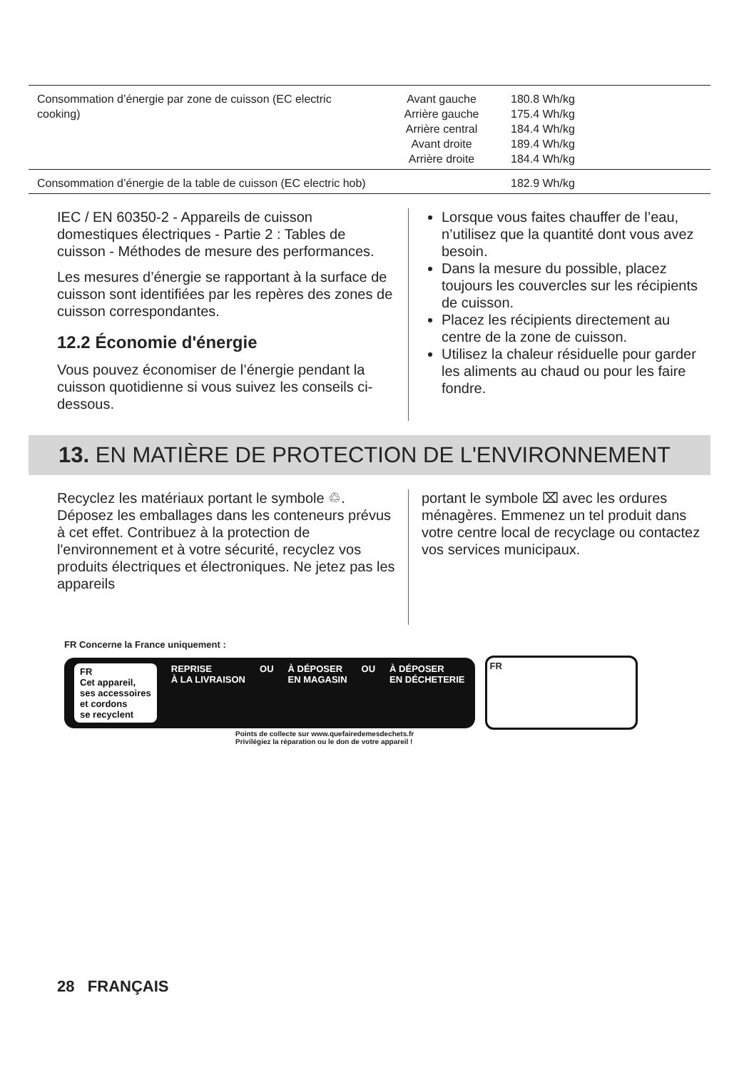| Consommation d’énergie par zone de cuisson (EC electric cooking) | Avant gauche Arrière gauche Arrière central Avant droite Arrière droite | 180.8 Wh/kg 175.4 Wh/kg 184.4 Wh/kg 189.4 Wh/kg 184.4 Wh/kg |
| Consommation d’énergie de la table de cuisson (EC electric hob) | | 182.9 Wh/kg |
IEC / EN 60350-2 - Appareils de cuisson domestiques électriques - Partie 2 : Tables de cuisson - Méthodes de mesure des performances.
Les mesures d’énergie se rapportant à la surface de cuisson sont identifiées par les repères des zones de cuisson correspondantes.
12.2 Économie d'énergie
Vous pouvez économiser de l’énergie pendant la cuisson quotidienne si vous suivez les conseils ci-dessous.
Lorsque vous faites chauffer de l’eau, n’utilisez que la quantité dont vous avez besoin.
Dans la mesure du possible, placez toujours les couvercles sur les récipients de cuisson.
Placez les récipients directement au centre de la zone de cuisson.
Utilisez la chaleur résiduelle pour garder les aliments au chaud ou pour les faire fondre.
13. EN MATIÈRE DE PROTECTION DE L'ENVIRONNEMENT
Recyclez les matériaux portant le symbole ♲. Déposez les emballages dans les conteneurs prévus à cet effet. Contribuez à la protection de l'environnement et à votre sécurité, recyclez vos produits électriques et électroniques. Ne jetez pas les appareils
portant le symbole ⌧ avec les ordures ménagères. Emmenez un tel produit dans votre centre local de recyclage ou contactez vos services municipaux.
FR Concerne la France uniquement :
FR
Cet appareil,
ses accessoires
et cordons
se recyclent REPRISE
À LA LIVRAISON OU À DÉPOSER
EN MAGASIN OU À DÉPOSER
EN DÉCHETERIE
FR
Points de collecte sur www.quefairedemesdechets.fr
Privilégiez la réparation ou le don de votre appareil !
28 FRANÇAIS